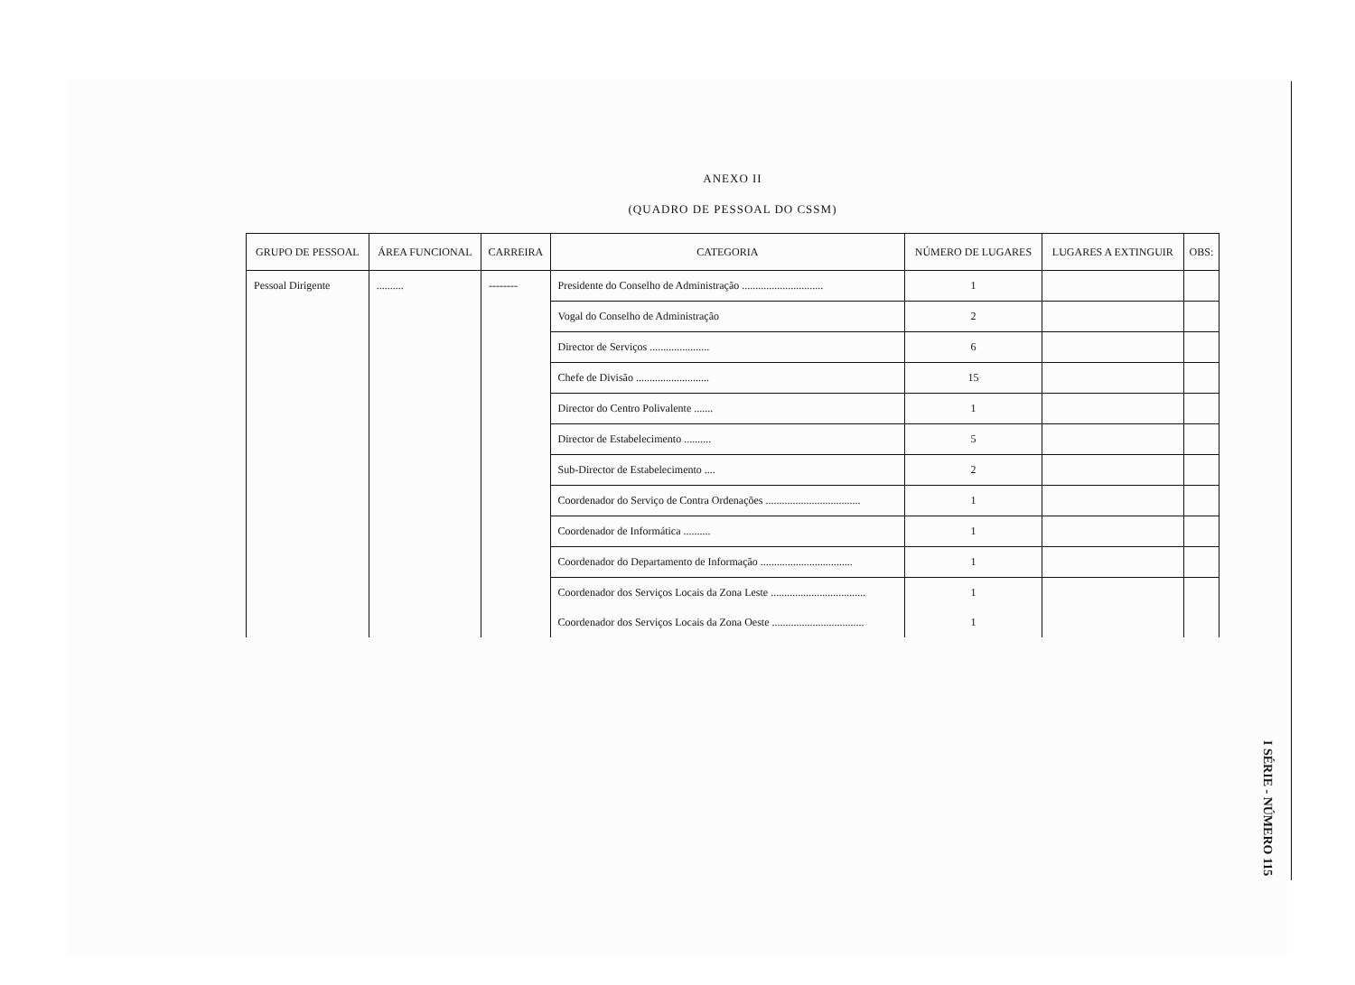ANEXO II
(QUADRO DE PESSOAL DO CSSM)
| GRUPO DE PESSOAL | ÁREA FUNCIONAL | CARREIRA | CATEGORIA | NÚMERO DE LUGARES | LUGARES A EXTINGUIR | OBS: |
| --- | --- | --- | --- | --- | --- | --- |
| Pessoal Dirigente | .......... | -------- | Presidente do Conselho de Administração .............................. | 1 | | |
| | | | Vogal do Conselho de Administração | 2 | | |
| | | | Director de Serviços ...................... | 6 | | |
| | | | Chefe de Divisão ........................... | 15 | | |
| | | | Director do Centro Polivalente ....... | 1 | | |
| | | | Director de Estabelecimento .......... | 5 | | |
| | | | Sub-Director de Estabelecimento .... | 2 | | |
| | | | Coordenador do Serviço de Contra Ordenações ................................... | 1 | | |
| | | | Coordenador de Informática .......... | 1 | | |
| | | | Coordenador do Departamento de Informação .................................. | 1 | | |
| | | | Coordenador dos Serviços Locais da Zona Leste ................................... | 1 | | |
| | | | Coordenador dos Serviços Locais da Zona Oeste .................................. | 1 | | |
I SÉRIE - NÚMERO 115